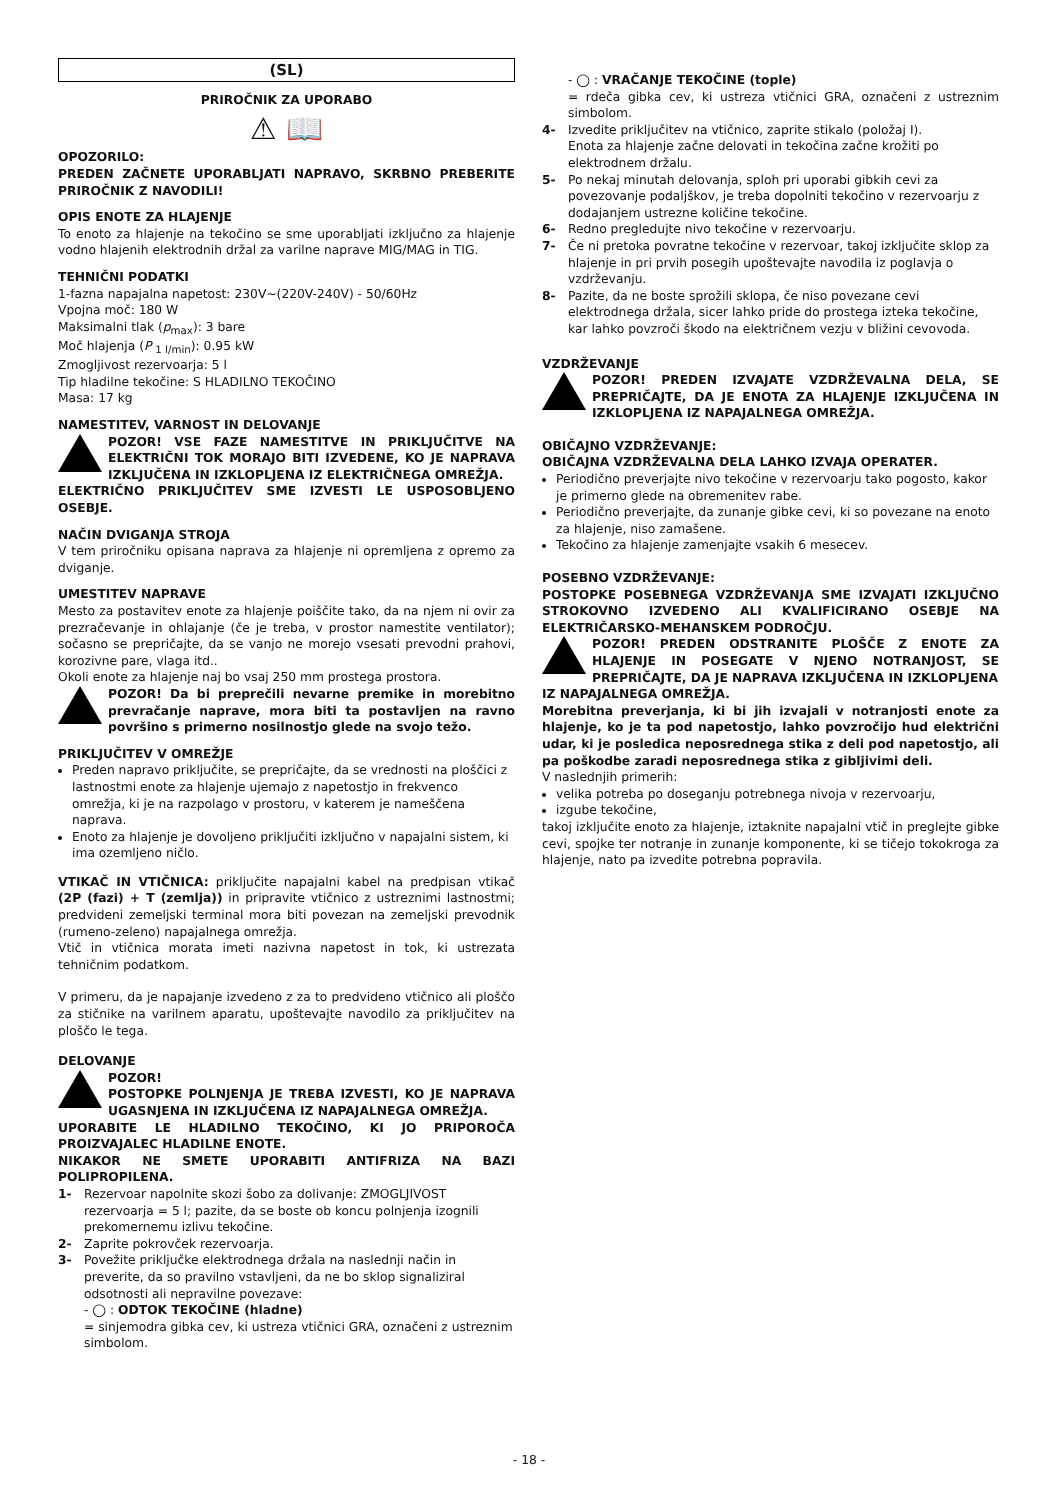(SL)
PRIROČNIK ZA UPORABO
⚠ 📖
OPOZORILO:
PREDEN ZAČNETE UPORABLJATI NAPRAVO, SKRBNO PREBERITE PRIROČNIK Z NAVODILI!
OPIS ENOTE ZA HLAJENJE
To enoto za hlajenje na tekočino se sme uporabljati izključno za hlajenje vodno hlajenih elektrodnih držal za varilne naprave MIG/MAG in TIG.
TEHNIČNI PODATKI
1-fazna napajalna napetost: 230V~(220V-240V) - 50/60Hz
Vpojna moč: 180 W
Maksimalni tlak (p<sub>max</sub>): 3 bare
Moč hlajenja (P <sub>1 l/min</sub>): 0.95 kW
Zmogljivost rezervoarja: 5 l
Tip hladilne tekočine: S HLADILNO TEKOČINO
Masa: 17 kg
NAMESTITEV, VARNOST IN DELOVANJE
POZOR! VSE FAZE NAMESTITVE IN PRIKLJUČITVE NA ELEKTRIČNI TOK MORAJO BITI IZVEDENE, KO JE NAPRAVA IZKLJUČENA IN IZKLOPLJENA IZ ELEKTRIČNEGA OMREŽJA.
ELEKTRIČNO PRIKLJUČITEV SME IZVESTI LE USPOSOBLJENO OSEBJE.
NAČIN DVIGANJA STROJA
V tem priročniku opisana naprava za hlajenje ni opremljena z opremo za dviganje.
UMESTITEV NAPRAVE
Mesto za postavitev enote za hlajenje poiščite tako, da na njem ni ovir za prezračevanje in ohlajanje (če je treba, v prostor namestite ventilator); sočasno se prepričajte, da se vanjo ne morejo vsesati prevodni prahovi, korozivne pare, vlaga itd..
Okoli enote za hlajenje naj bo vsaj 250 mm prostega prostora.
POZOR! Da bi preprečili nevarne premike in morebitno prevračanje naprave, mora biti ta postavljen na ravno površino s primerno nosilnostjo glede na svojo težo.
PRIKLJUČITEV V OMREŽJE
Preden napravo priključite, se prepričajte, da se vrednosti na ploščici z lastnostmi enote za hlajenje ujemajo z napetostjo in frekvenco omrežja, ki je na razpolago v prostoru, v katerem je nameščena naprava.
Enoto za hlajenje je dovoljeno priključiti izključno v napajalni sistem, ki ima ozemljeno ničlo.
VTIKAČ IN VTIČNICA: priključite napajalni kabel na predpisan vtikač (2P (fazi) + T (zemlja)) in pripravite vtičnico z ustreznimi lastnostmi; predvideni zemeljski terminal mora biti povezan na zemeljski prevodnik (rumeno-zeleno) napajalnega omrežja.
Vtič in vtičnica morata imeti nazivna napetost in tok, ki ustrezata tehničnim podatkom.
V primeru, da je napajanje izvedeno z za to predvideno vtičnico ali ploščo za stičnike na varilnem aparatu, upoštevajte navodilo za priključitev na ploščo le tega.
DELOVANJE
POZOR!
POSTOPKE POLNJENJA JE TREBA IZVESTI, KO JE NAPRAVA UGASNJENA IN IZKLJUČENA IZ NAPAJALNEGA OMREŽJA.
UPORABITE LE HLADILNO TEKOČINO, KI JO PRIPOROČA PROIZVAJALEC HLADILNE ENOTE.
NIKAKOR NE SMETE UPORABITI ANTIFRIZA NA BAZI POLIPROPILENA.
1- Rezervoar napolnite skozi šobo za dolivanje: ZMOGLJIVOST rezervoarja = 5 l; pazite, da se boste ob koncu polnjenja izognili prekomernemu izlivu tekočine.
2- Zaprite pokrovček rezervoarja.
3- Povežite priključke elektrodnega držala na naslednji način in preverite, da so pravilno vstavljeni, da ne bo sklop signaliziral odsotnosti ali nepravilne povezave:
- ◯ : ODTOK TEKOČINE (hladne)
= sinjemodra gibka cev, ki ustreza vtičnici GRA, označeni z ustreznim simbolom.
- ◯ : VRAČANJE TEKOČINE (tople)
= rdeča gibka cev, ki ustreza vtičnici GRA, označeni z ustreznim simbolom.
4- Izvedite priključitev na vtičnico, zaprite stikalo (položaj I).
Enota za hlajenje začne delovati in tekočina začne krožiti po elektrodnem držalu.
5- Po nekaj minutah delovanja, sploh pri uporabi gibkih cevi za povezovanje podaljškov, je treba dopolniti tekočino v rezervoarju z dodajanjem ustrezne količine tekočine.
6- Redno pregledujte nivo tekočine v rezervoarju.
7- Če ni pretoka povratne tekočine v rezervoar, takoj izključite sklop za hlajenje in pri prvih posegih upoštevajte navodila iz poglavja o vzdrževanju.
8- Pazite, da ne boste sprožili sklopa, če niso povezane cevi elektrodnega držala, sicer lahko pride do prostega izteka tekočine, kar lahko povzroči škodo na električnem vezju v bližini cevovoda.
VZDRŽEVANJE
POZOR! PREDEN IZVAJATE VZDRŽEVALNA DELA, SE PREPRIČAJTE, DA JE ENOTA ZA HLAJENJE IZKLJUČENA IN IZKLOPLJENA IZ NAPAJALNEGA OMREŽJA.
OBIČAJNO VZDRŽEVANJE:
OBIČAJNA VZDRŽEVALNA DELA LAHKO IZVAJA OPERATER.
Periodično preverjajte nivo tekočine v rezervoarju tako pogosto, kakor je primerno glede na obremenitev rabe.
Periodično preverjajte, da zunanje gibke cevi, ki so povezane na enoto za hlajenje, niso zamašene.
Tekočino za hlajenje zamenjajte vsakih 6 mesecev.
POSEBNO VZDRŽEVANJE:
POSTOPKE POSEBNEGA VZDRŽEVANJA SME IZVAJATI IZKLJUČNO STROKOVNO IZVEDENO ALI KVALIFICIRANO OSEBJE NA ELEKTRIČARSKO-MEHANSKEM PODROČJU.
POZOR! PREDEN ODSTRANITE PLOŠČE Z ENOTE ZA HLAJENJE IN POSEGATE V NJENO NOTRANJOST, SE PREPRIČAJTE, DA JE NAPRAVA IZKLJUČENA IN IZKLOPLJENA
IZ NAPAJALNEGA OMREŽJA.
Morebitna preverjanja, ki bi jih izvajali v notranjosti enote za hlajenje, ko je ta pod napetostjo, lahko povzročijo hud električni udar, ki je posledica neposrednega stika z deli pod napetostjo, ali pa poškodbe zaradi neposrednega stika z gibljivimi deli.
V naslednjih primerih:
velika potreba po doseganju potrebnega nivoja v rezervoarju,
izgube tekočine,
takoj izključite enoto za hlajenje, iztaknite napajalni vtič in preglejte gibke cevi, spojke ter notranje in zunanje komponente, ki se tičejo tokokroga za hlajenje, nato pa izvedite potrebna popravila.
- 18 -